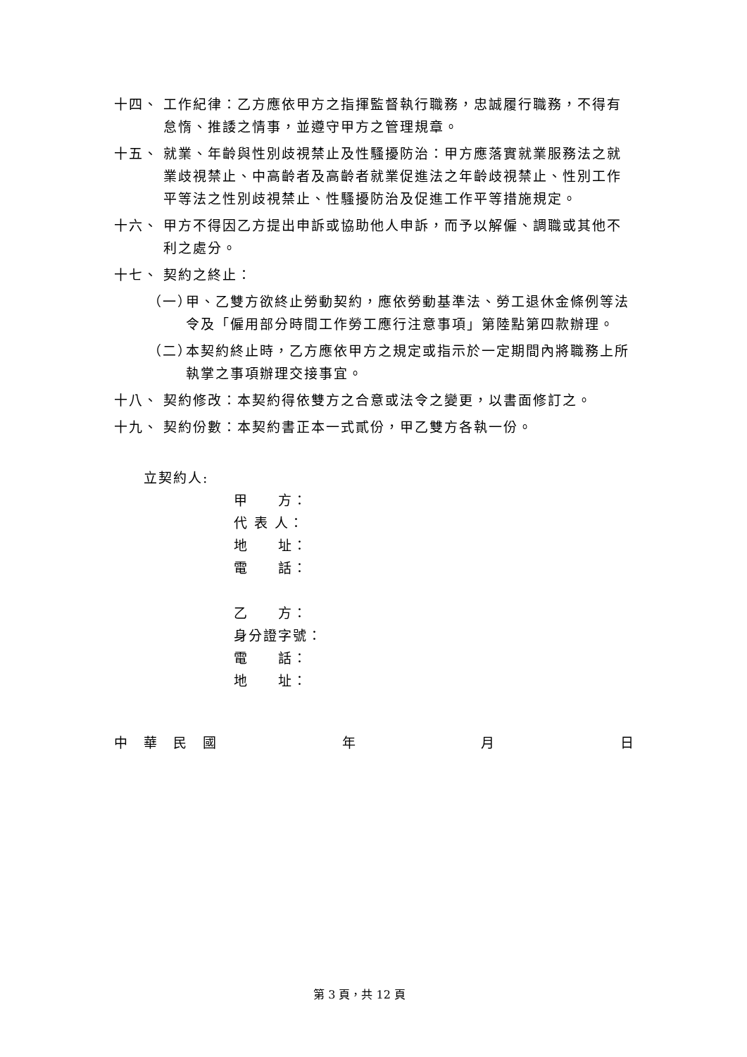十四、 工作紀律：乙方應依甲方之指揮監督執行職務，忠誠履行職務，不得有怠惰、推諉之情事，並遵守甲方之管理規章。
十五、 就業、年齡與性別歧視禁止及性騷擾防治：甲方應落實就業服務法之就業歧視禁止、中高齡者及高齡者就業促進法之年齡歧視禁止、性別工作平等法之性別歧視禁止、性騷擾防治及促進工作平等措施規定。
十六、 甲方不得因乙方提出申訴或協助他人申訴，而予以解僱、調職或其他不利之處分。
十七、 契約之終止：
（一） 甲、乙雙方欲終止勞動契約，應依勞動基準法、勞工退休金條例等法令及「僱用部分時間工作勞工應行注意事項」第陸點第四款辦理。
（二） 本契約終止時，乙方應依甲方之規定或指示於一定期間內將職務上所執掌之事項辦理交接事宜。
十八、 契約修改：本契約得依雙方之合意或法令之變更，以書面修訂之。
十九、 契約份數：本契約書正本一式貳份，甲乙雙方各執一份。
立契約人:
甲　　方：
代 表 人：
地　　址：
電　　話：
乙　　方：
身分證字號：
電　　話：
地　　址：
中　華　民　國 年 月 日
第 3 頁，共 12 頁